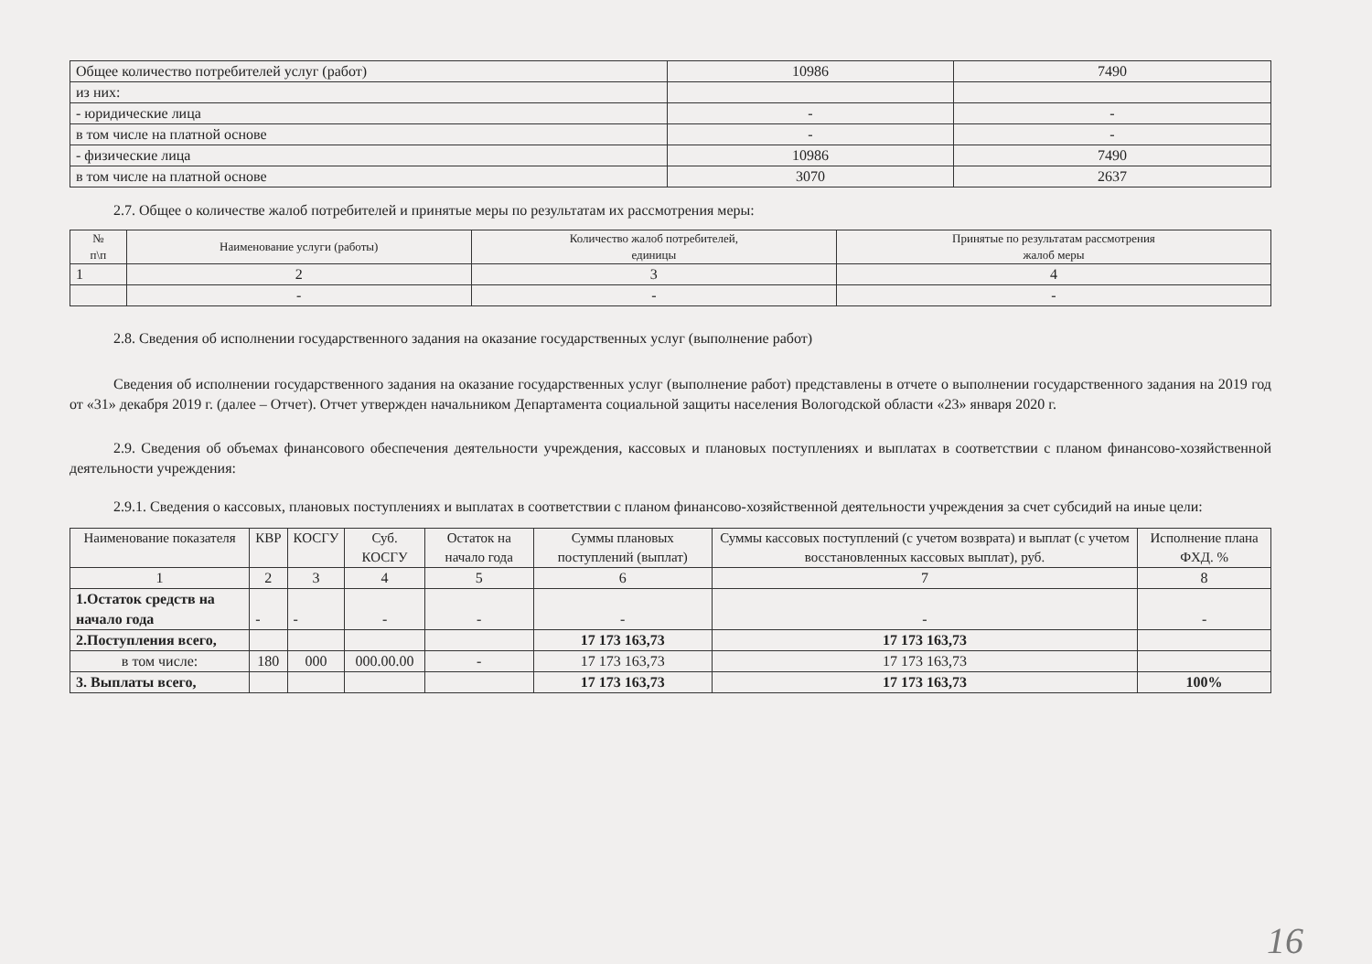| Общее количество потребителей услуг (работ) | 10986 | 7490 |
| из них: | | |
| - юридические лица | - | - |
| в том числе на платной основе | - | - |
| - физические лица | 10986 | 7490 |
| в том числе на платной основе | 3070 | 2637 |
2.7. Общее о количестве жалоб потребителей и принятые меры по результатам их рассмотрения меры:
| № п\п | Наименование услуги (работы) | Количество жалоб потребителей, единицы | Принятые по результатам рассмотрения жалоб меры |
| --- | --- | --- | --- |
| 1 | 2 | 3 | 4 |
| | - | - | - |
2.8. Сведения об исполнении государственного задания на оказание государственных услуг (выполнение работ)
Сведения об исполнении государственного задания на оказание государственных услуг (выполнение работ) представлены в отчете о выполнении государственного задания на 2019 год от «31» декабря 2019 г. (далее – Отчет). Отчет утвержден начальником Департамента социальной защиты населения Вологодской области «23» января 2020 г.
2.9. Сведения об объемах финансового обеспечения деятельности учреждения, кассовых и плановых поступлениях и выплатах в соответствии с планом финансово-хозяйственной деятельности учреждения:
2.9.1. Сведения о кассовых, плановых поступлениях и выплатах в соответствии с планом финансово-хозяйственной деятельности учреждения за счет субсидий на иные цели:
| Наименование показателя | КВР | КОСГУ | Суб. КОСГУ | Остаток на начало года | Суммы плановых поступлений (выплат) | Суммы кассовых поступлений (с учетом возврата) и выплат (с учетом восстановленных кассовых выплат), руб. | Исполнение плана ФХД. % |
| --- | --- | --- | --- | --- | --- | --- | --- |
| 1 | 2 | 3 | 4 | 5 | 6 | 7 | 8 |
| 1.Остаток средств на начало года | - | - | - | - | - | - | - |
| 2.Поступления всего, | | | | | 17 173 163,73 | 17 173 163,73 | |
| в том числе: | 180 | 000 | 000.00.00 | - | 17 173 163,73 | 17 173 163,73 | |
| 3. Выплаты всего, | | | | | 17 173 163,73 | 17 173 163,73 | 100% |
16